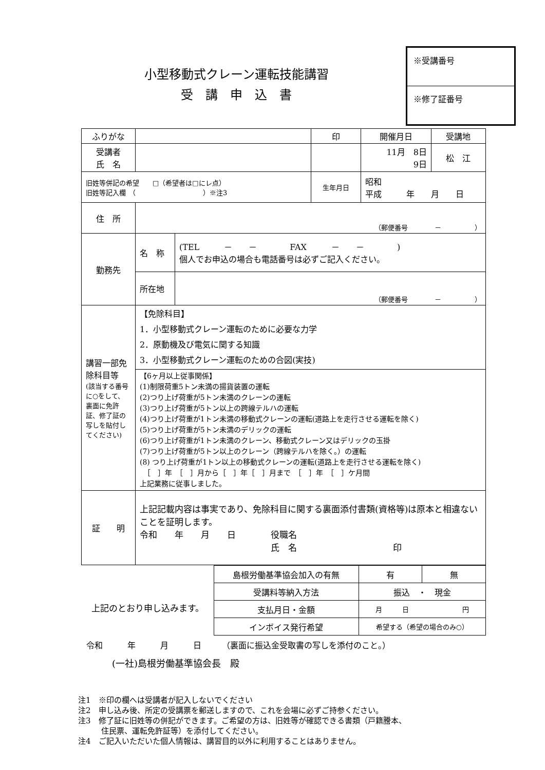小型移動式クレーン運転技能講習
受　講　申　込　書
※受講番号
※修了証番号
| ふりがな | | | 印 | 開催月日 | 受講地 |
| 受講者 氏 名 | | | | 11月 8日 9日 | 松 江 |
| 旧姓等併記の希望 □（希望者は□にレ点） 旧姓等記入欄 （ ）※注3 | | | 生年月日 | 昭和 平成 年 月 日 | |
| 住 所 | （郵便番号 － ） | | | | |
| 勤務先 | 名 称 | (TEL － － FAX － － ) 個人でお申込の場合も電話番号は必ずご記入ください。 | | | |
| | 所在地 | （郵便番号 － ） | | | |
| 講習一部免除科目等 (該当する番号に○をして、裏面に免許証、修了証の写しを貼付してください) | 【免除科目】 1．小型移動式クレーン運転のために必要な力学 2．原動機及び電気に関する知識 3．小型移動式クレーン運転のための合図(実技) | | | | |
| | 【6ヶ月以上従事関係】 (1)制限荷重5トン未満の揚貨装置の運転 (2)つり上げ荷重が5トン未満のクレーンの運転 (3)つり上げ荷重が5トン以上の跨線テルハの運転 (4)つり上げ荷重が1トン未満の移動式クレーンの運転(道路上を走行させる運転を除く) (5)つり上げ荷重が5トン未満のデリックの運転 (6)つり上げ荷重が1トン未満のクレーン、移動式クレーン又はデリックの玉掛 (7)つり上げ荷重が5トン以上のクレーン（跨線テルハを除く。）の運転 (8) つり上げ荷重が1トン以上の移動式クレーンの運転(道路上を走行させる運転を除く) ［ ］年 ［ ］月から［ ］年［ ］月まで ［ ］年 ［ ］ケ月間 上記業務に従事しました。 | | | | |
| 証 明 | 上記記載内容は事実であり、免除科目に関する裏面添付書類(資格等)は原本と相違ないことを証明します。 令和 年 月 日 役職名 氏 名 印 | | | | |
上記のとおり申し込みます。
| 島根労働基準協会加入の有無 | | 有 | 無 |
| 受講料等納入方法 | 振込 ・ 現金 | | |
| 支払月日・金額 | 月 日 円 | | |
| インボイス発行希望 | 希望する（希望の場合のみ○） | | |
令和　　　年　　　月　　　日　　　（裏面に振込金受取書の写しを添付のこと。）
(一社)島根労働基準協会長　殿
注1　※印の欄へは受講者が記入しないでください
注2　申し込み後、所定の受講票を郵送しますので、これを会場に必ずご持参ください。
注3　修了証に旧姓等の併記ができます。ご希望の方は、旧姓等が確認できる書類（戸籍謄本、
　　　住民票、運転免許証等）を添付してください。
注4　ご記入いただいた個人情報は、講習目的以外に利用することはありません。